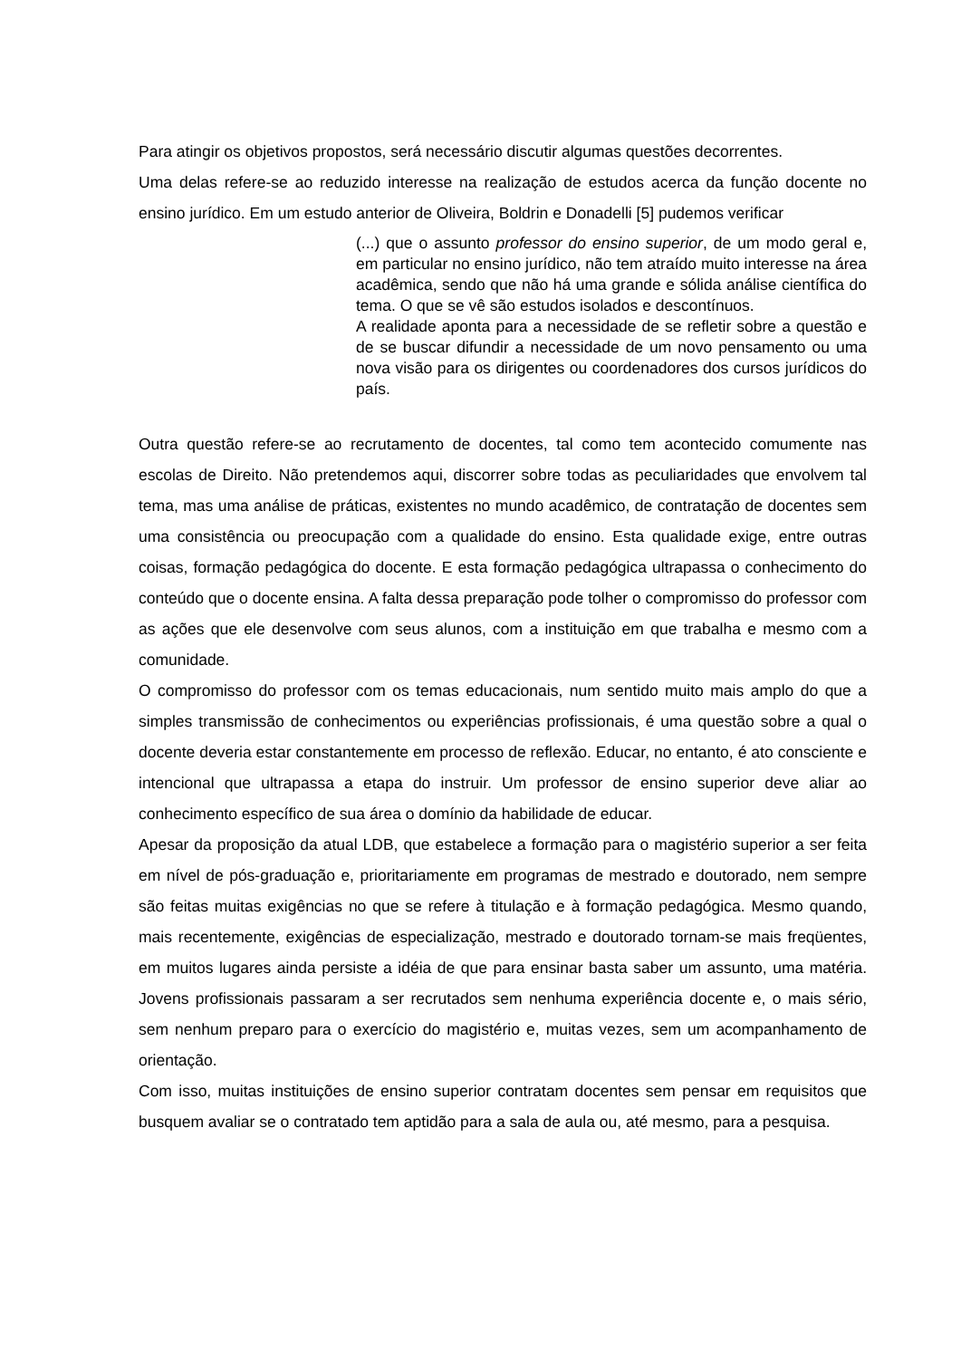Para atingir os objetivos propostos, será necessário discutir algumas questões decorrentes.
Uma delas refere-se ao reduzido interesse na realização de estudos acerca da função docente no ensino jurídico. Em um estudo anterior de Oliveira, Boldrin e Donadelli [5] pudemos verificar
(...) que o assunto professor do ensino superior, de um modo geral e, em particular no ensino jurídico, não tem atraído muito interesse na área acadêmica, sendo que não há uma grande e sólida análise científica do tema. O que se vê são estudos isolados e descontínuos.
A realidade aponta para a necessidade de se refletir sobre a questão e de se buscar difundir a necessidade de um novo pensamento ou uma nova visão para os dirigentes ou coordenadores dos cursos jurídicos do país.
Outra questão refere-se ao recrutamento de docentes, tal como tem acontecido comumente nas escolas de Direito. Não pretendemos aqui, discorrer sobre todas as peculiaridades que envolvem tal tema, mas uma análise de práticas, existentes no mundo acadêmico, de contratação de docentes sem uma consistência ou preocupação com a qualidade do ensino. Esta qualidade exige, entre outras coisas, formação pedagógica do docente. E esta formação pedagógica ultrapassa o conhecimento do conteúdo que o docente ensina. A falta dessa preparação pode tolher o compromisso do professor com as ações que ele desenvolve com seus alunos, com a instituição em que trabalha e mesmo com a comunidade.
O compromisso do professor com os temas educacionais, num sentido muito mais amplo do que a simples transmissão de conhecimentos ou experiências profissionais, é uma questão sobre a qual o docente deveria estar constantemente em processo de reflexão. Educar, no entanto, é ato consciente e intencional que ultrapassa a etapa do instruir. Um professor de ensino superior deve aliar ao conhecimento específico de sua área o domínio da habilidade de educar.
Apesar da proposição da atual LDB, que estabelece a formação para o magistério superior a ser feita em nível de pós-graduação e, prioritariamente em programas de mestrado e doutorado, nem sempre são feitas muitas exigências no que se refere à titulação e à formação pedagógica. Mesmo quando, mais recentemente, exigências de especialização, mestrado e doutorado tornam-se mais freqüentes, em muitos lugares ainda persiste a idéia de que para ensinar basta saber um assunto, uma matéria. Jovens profissionais passaram a ser recrutados sem nenhuma experiência docente e, o mais sério, sem nenhum preparo para o exercício do magistério e, muitas vezes, sem um acompanhamento de orientação.
Com isso, muitas instituições de ensino superior contratam docentes sem pensar em requisitos que busquem avaliar se o contratado tem aptidão para a sala de aula ou, até mesmo, para a pesquisa.